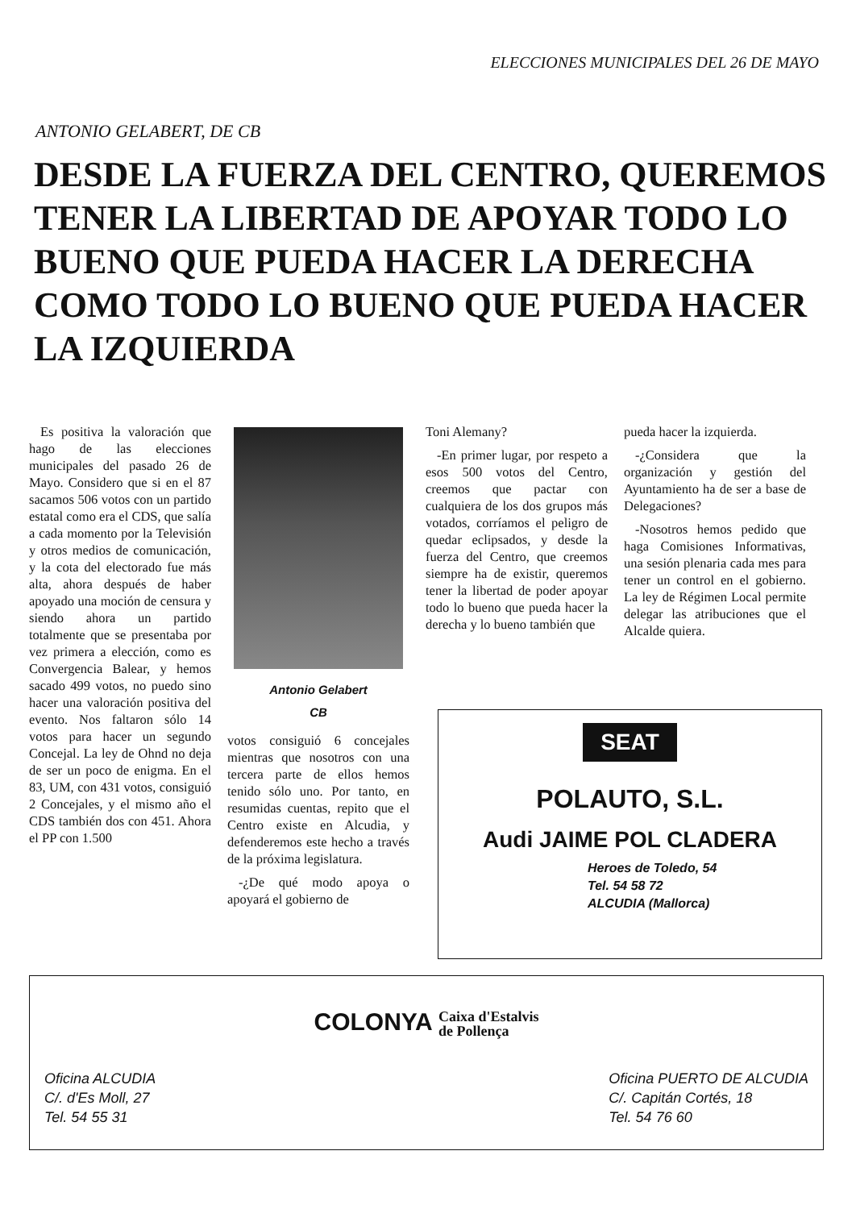ELECCIONES MUNICIPALES DEL 26 DE MAYO
ANTONIO GELABERT, DE CB
DESDE LA FUERZA DEL CENTRO, QUEREMOS TENER LA LIBERTAD DE APOYAR TODO LO BUENO QUE PUEDA HACER LA DERECHA COMO TODO LO BUENO QUE PUEDA HACER LA IZQUIERDA
Es positiva la valoración que hago de las elecciones municipales del pasado 26 de Mayo. Considero que si en el 87 sacamos 506 votos con un partido estatal como era el CDS, que salía a cada momento por la Televisión y otros medios de comunicación, y la cota del electorado fue más alta, ahora después de haber apoyado una moción de censura y siendo ahora un partido totalmente que se presentaba por vez primera a elección, como es Convergencia Balear, y hemos sacado 499 votos, no puedo sino hacer una valoración positiva del evento. Nos faltaron sólo 14 votos para hacer un segundo Concejal. La ley de Ohnd no deja de ser un poco de enigma. En el 83, UM, con 431 votos, consiguió 2 Concejales, y el mismo año el CDS también dos con 451. Ahora el PP con 1.500
Antonio Gelabert
CB
votos consiguió 6 concejales mientras que nosotros con una tercera parte de ellos hemos tenido sólo uno. Por tanto, en resumidas cuentas, repito que el Centro existe en Alcudia, y defenderemos este hecho a través de la próxima legislatura.
-¿De qué modo apoya o apoyará el gobierno de
Toni Alemany?
-En primer lugar, por respeto a esos 500 votos del Centro, creemos que pactar con cualquiera de los dos grupos más votados, corríamos el peligro de quedar eclipsados, y desde la fuerza del Centro, que creemos siempre ha de existir, queremos tener la libertad de poder apoyar todo lo bueno que pueda hacer la derecha y lo bueno también que
pueda hacer la izquierda.
-¿Considera que la organización y gestión del Ayuntamiento ha de ser a base de Delegaciones?
-Nosotros hemos pedido que haga Comisiones Informativas, una sesión plenaria cada mes para tener un control en el gobierno. La ley de Régimen Local permite delegar las atribuciones que el Alcalde quiera.
SEAT
POLAUTO, S.L.
Audi JAIME POL CLADERA
Heroes de Toledo, 54
Tel. 54 58 72
ALCUDIA (Mallorca)
COLONYA Caixa d'Estalvis
de Pollença
Oficina ALCUDIA
C/. d'Es Moll, 27
Tel. 54 55 31
Oficina PUERTO DE ALCUDIA
C/. Capitán Cortés, 18
Tel. 54 76 60